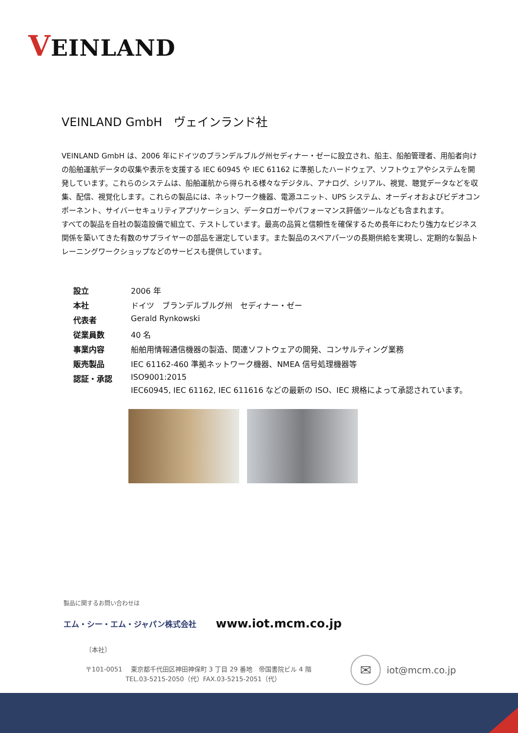VEINLAND
VEINLAND GmbH　ヴェインランド社
VEINLAND GmbH は、2006 年にドイツのブランデルブルグ州セディナー・ゼーに設立され、船主、船舶管理者、用船者向けの船舶運航データの収集や表示を支援する IEC 60945 や IEC 61162 に準拠したハードウェア、ソフトウェアやシステムを開発しています。これらのシステムは、船舶運航から得られる様々なデジタル、アナログ、シリアル、視覚、聴覚データなどを収集、配信、視覚化します。これらの製品には、ネットワーク機器、電源ユニット、UPS システム、オーディオおよびビデオコンポーネント、サイバーセキュリティアプリケーション、データロガーやパフォーマンス評価ツールなども含まれます。
すべての製品を自社の製造設備で組立て、テストしています。最高の品質と信頼性を確保するため長年にわたり強力なビジネス関係を築いてきた有数のサプライヤーの部品を選定しています。また製品のスペアパーツの長期供給を実現し、定期的な製品トレーニングワークショップなどのサービスも提供しています。
| 設立 | 2006 年 |
| 本社 | ドイツ ブランデルブルグ州 セディナー・ゼー |
| 代表者 | Gerald Rynkowski |
| 従業員数 | 40 名 |
| 事業内容 | 船舶用情報通信機器の製造、関連ソフトウェアの開発、コンサルティング業務 |
| 販売製品 | IEC 61162-460 準拠ネットワーク機器、NMEA 信号処理機器等 |
| 認証・承認 | ISO9001:2015 IEC60945, IEC 61162, IEC 611616 などの最新の ISO、IEC 規格によって承認されています。 |
製品に関するお問い合わせは
エム・シー・エム・ジャパン株式会社 www.iot.mcm.co.jp
〔本社〕
〒101-0051　 東京都千代田区神田神保町 3 丁目 29 番地　帝国書院ビル 4 階
　　　　　　 TEL.03-5215-2050（代）FAX.03-5215-2051（代）
✉
iot@mcm.co.jp